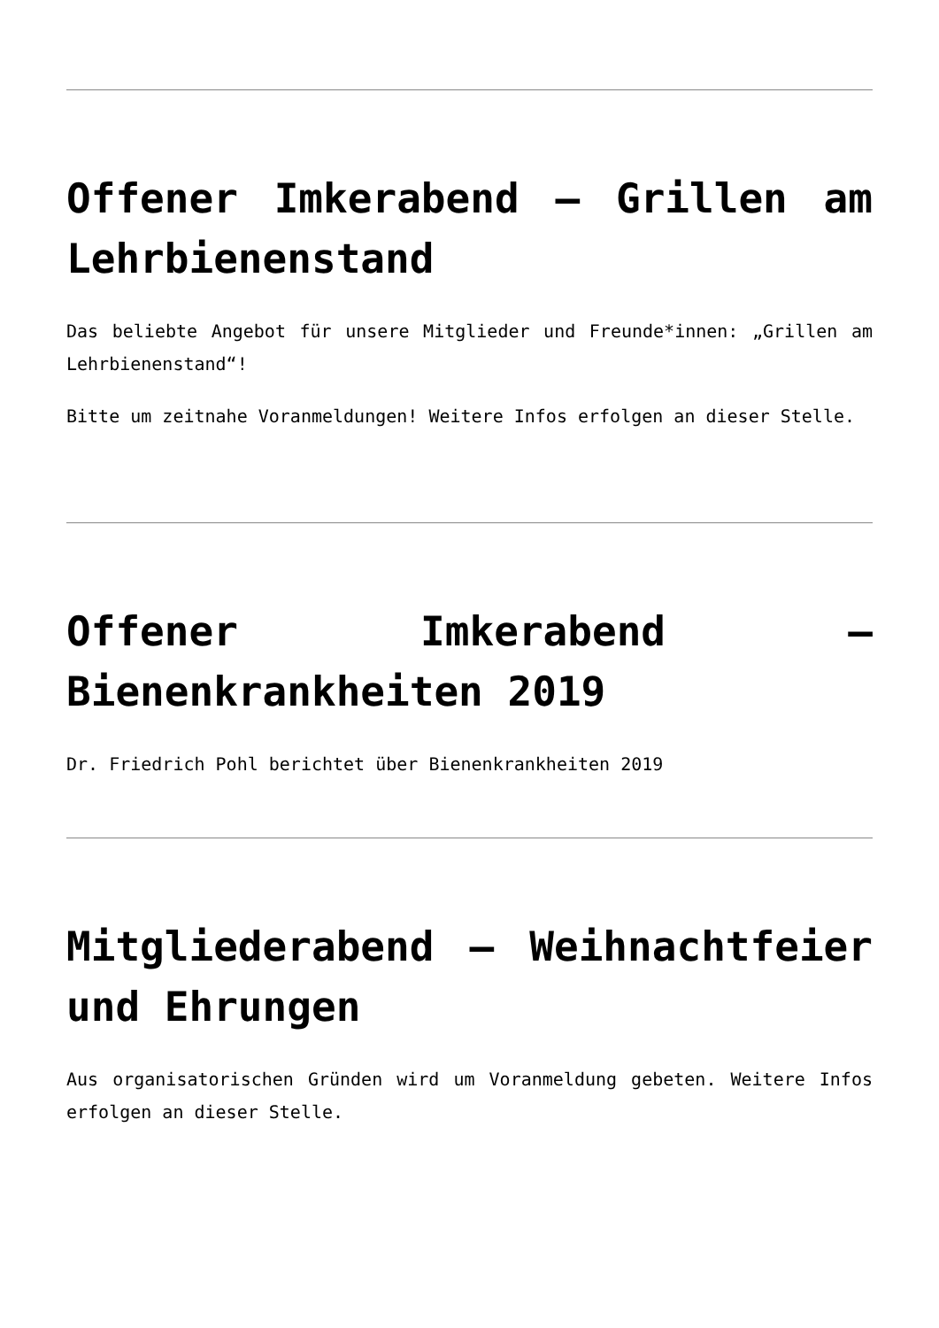Offener Imkerabend – Grillen am Lehrbienenstand
Das beliebte Angebot für unsere Mitglieder und Freunde*innen: „Grillen am Lehrbienenstand“!
Bitte um zeitnahe Voranmeldungen! Weitere Infos erfolgen an dieser Stelle.
Offener Imkerabend – Bienenkrankheiten 2019
Dr. Friedrich Pohl berichtet über Bienenkrankheiten 2019
Mitgliederabend – Weihnachtfeier und Ehrungen
Aus organisatorischen Gründen wird um Voranmeldung gebeten. Weitere Infos erfolgen an dieser Stelle.